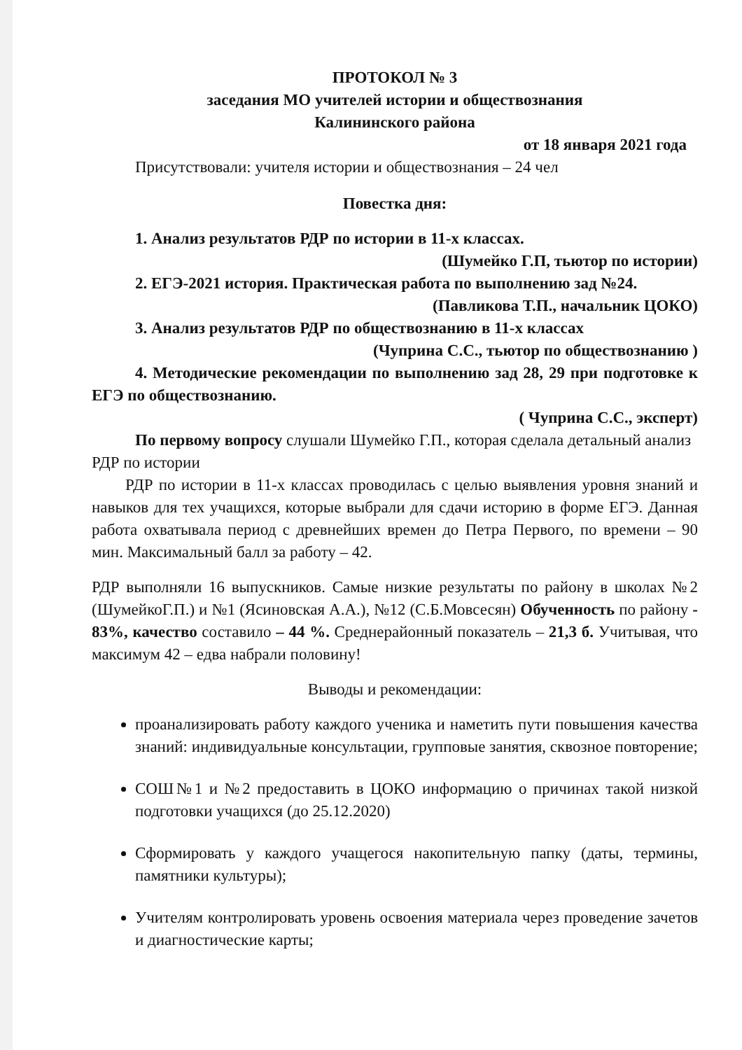ПРОТОКОЛ № 3
заседания МО учителей истории и обществознания
Калининского района
от 18 января 2021 года
Присутствовали: учителя истории и обществознания – 24 чел
Повестка дня:
1. Анализ результатов РДР по истории в 11-х классах.
(Шумейко Г.П, тьютор по истории)
2. ЕГЭ-2021 история. Практическая работа по выполнению зад №24.
(Павликова Т.П., начальник ЦОКО)
3. Анализ результатов РДР по обществознанию в 11-х классах
(Чуприна С.С., тьютор по обществознанию )
4. Методические рекомендации по выполнению зад 28, 29 при подготовке к ЕГЭ по обществознанию.
( Чуприна С.С., эксперт)
По первому вопросу слушали Шумейко Г.П., которая сделала детальный анализ РДР по истории
РДР по истории в 11-х классах проводилась с целью выявления уровня знаний и навыков для тех учащихся, которые выбрали для сдачи историю в форме ЕГЭ. Данная работа охватывала период с древнейших времен до Петра Первого, по времени – 90 мин. Максимальный балл за работу – 42.
РДР выполняли 16 выпускников. Самые низкие результаты по району в школах №2 (ШумейкоГ.П.) и №1 (Ясиновская А.А.), №12 (С.Б.Мовсесян) Обученность по району - 83%, качество составило – 44 %. Среднерайонный показатель – 21,3 б. Учитывая, что максимум 42 – едва набрали половину!
Выводы и рекомендации:
проанализировать работу каждого ученика и наметить пути повышения качества знаний: индивидуальные консультации, групповые занятия, сквозное повторение;
СОШ№1 и №2 предоставить в ЦОКО информацию о причинах такой низкой подготовки учащихся (до 25.12.2020)
Сформировать у каждого учащегося накопительную папку (даты, термины, памятники культуры);
Учителям контролировать уровень освоения материала через проведение зачетов и диагностические карты;